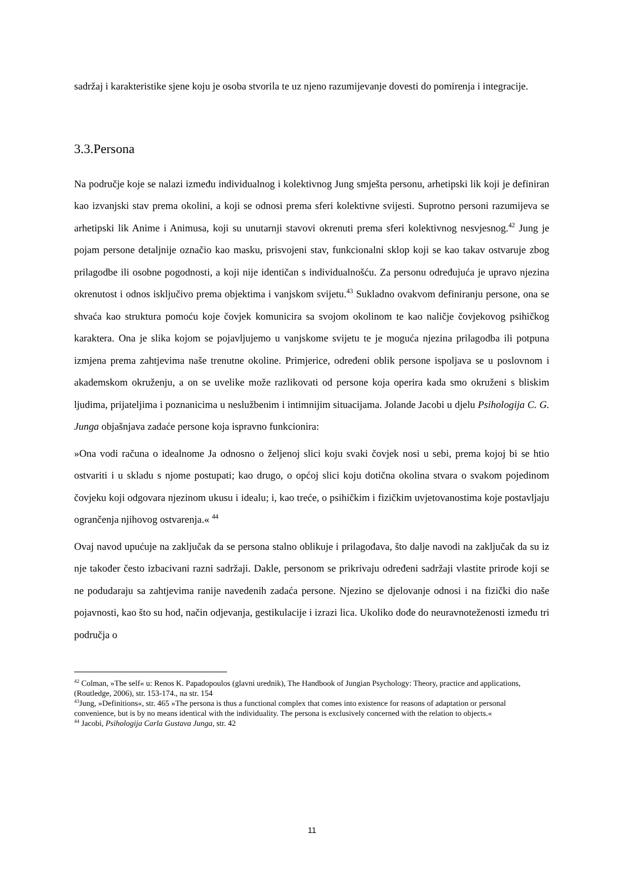sadržaj i karakteristike sjene koju je osoba stvorila te uz njeno razumijevanje dovesti do pomirenja i integracije.
3.3.Persona
Na područje koje se nalazi između individualnog i kolektivnog Jung smješta personu, arhetipski lik koji je definiran kao izvanjski stav prema okolini, a koji se odnosi prema sferi kolektivne svijesti. Suprotno personi razumijeva se arhetipski lik Anime i Animusa, koji su unutarnji stavovi okrenuti prema sferi kolektivnog nesvjesnog.<sup>42</sup> Jung je pojam persone detaljnije označio kao masku, prisvojeni stav, funkcionalni sklop koji se kao takav ostvaruje zbog prilagodbe ili osobne pogodnosti, a koji nije identičan s individualnošću. Za personu određujuća je upravo njezina okrenutost i odnos isključivo prema objektima i vanjskom svijetu.<sup>43</sup> Sukladno ovakvom definiranju persone, ona se shvaća kao struktura pomoću koje čovjek komunicira sa svojom okolinom te kao naličje čovjekovog psihičkog karaktera. Ona je slika kojom se pojavljujemo u vanjskome svijetu te je moguća njezina prilagodba ili potpuna izmjena prema zahtjevima naše trenutne okoline. Primjerice, određeni oblik persone ispoljava se u poslovnom i akademskom okruženju, a on se uvelike može razlikovati od persone koja operira kada smo okruženi s bliskim ljudima, prijateljima i poznanicima u neslužbenim i intimnijim situacijama. Jolande Jacobi u djelu Psihologija C. G. Junga objašnjava zadaće persone koja ispravno funkcionira:
»Ona vodi računa o idealnome Ja odnosno o željenoj slici koju svaki čovjek nosi u sebi, prema kojoj bi se htio ostvariti i u skladu s njome postupati; kao drugo, o općoj slici koju dotična okolina stvara o svakom pojedinom čovjeku koji odgovara njezinom ukusu i idealu; i, kao treće, o psihičkim i fizičkim uvjetovanostima koje postavljaju ogrančenja njihovog ostvarenja.« <sup>44</sup>
Ovaj navod upućuje na zaključak da se persona stalno oblikuje i prilagođava, što dalje navodi na zaključak da su iz nje također često izbacivani razni sadržaji. Dakle, personom se prikrivaju određeni sadržaji vlastite prirode koji se ne podudaraju sa zahtjevima ranije navedenih zadaća persone. Njezino se djelovanje odnosi i na fizički dio naše pojavnosti, kao što su hod, način odjevanja, gestikulacije i izrazi lica. Ukoliko dođe do neuravnoteženosti između tri područja o
<sup>42</sup> Colman, »The self« u: Renos K. Papadopoulos (glavni urednik), The Handbook of Jungian Psychology: Theory, practice and applications, (Routledge, 2006), str. 153-174., na str. 154
<sup>43</sup> Jung, »Definitions«, str. 465 »The persona is thus a functional complex that comes into existence for reasons of adaptation or personal convenience, but is by no means identical with the individuality. The persona is exclusively concerned with the relation to objects.«
<sup>44</sup> Jacobi, Psihologija Carla Gustava Junga, str. 42
11